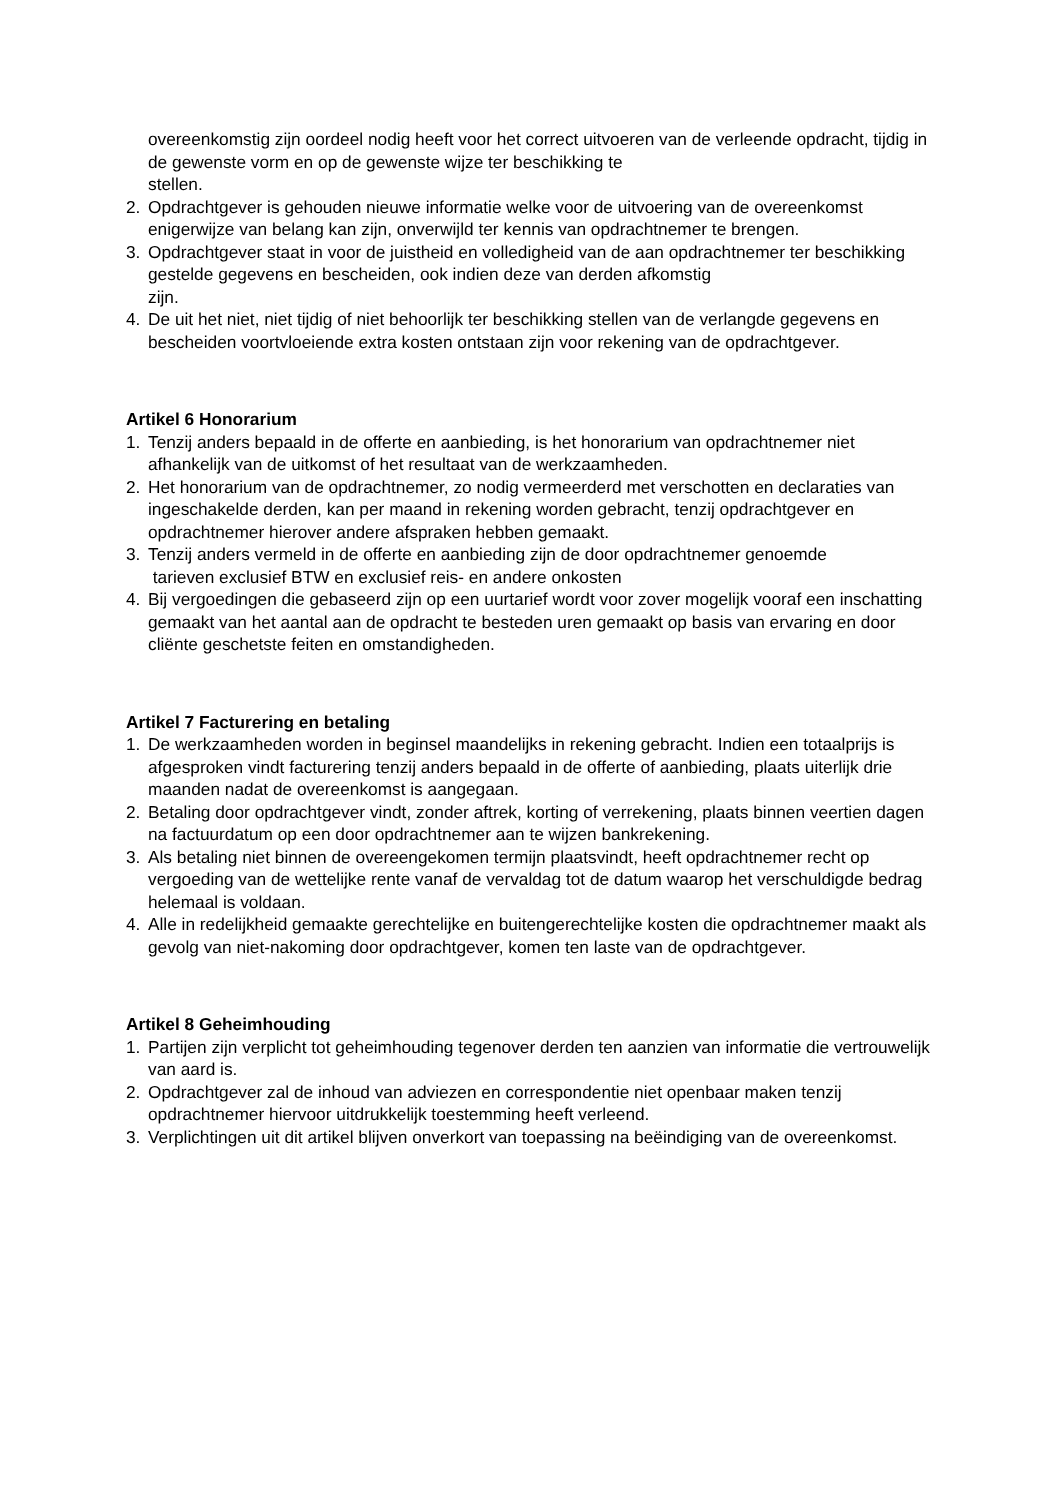overeenkomstig zijn oordeel nodig heeft voor het correct uitvoeren van de verleende opdracht, tijdig in de gewenste vorm en op de gewenste wijze ter beschikking te
stellen.
2. Opdrachtgever is gehouden nieuwe informatie welke voor de uitvoering van de overeenkomst enigerwijze van belang kan zijn, onverwijld ter kennis van opdrachtnemer te brengen.
3. Opdrachtgever staat in voor de juistheid en volledigheid van de aan opdrachtnemer ter beschikking gestelde gegevens en bescheiden, ook indien deze van derden afkomstig
zijn.
4. De uit het niet, niet tijdig of niet behoorlijk ter beschikking stellen van de verlangde gegevens en bescheiden voortvloeiende extra kosten ontstaan zijn voor rekening van de opdrachtgever.
Artikel 6 Honorarium
1. Tenzij anders bepaald in de offerte en aanbieding, is het honorarium van opdrachtnemer niet afhankelijk van de uitkomst of het resultaat van de werkzaamheden.
2. Het honorarium van de opdrachtnemer, zo nodig vermeerderd met verschotten en declaraties van ingeschakelde derden, kan per maand in rekening worden gebracht, tenzij opdrachtgever en opdrachtnemer hierover andere afspraken hebben gemaakt.
3. Tenzij anders vermeld in de offerte en aanbieding zijn de door opdrachtnemer genoemde
tarieven exclusief BTW en exclusief reis- en andere onkosten
4. Bij vergoedingen die gebaseerd zijn op een uurtarief wordt voor zover mogelijk vooraf een inschatting gemaakt van het aantal aan de opdracht te besteden uren gemaakt op basis van ervaring en door cliënte geschetste feiten en omstandigheden.
Artikel 7 Facturering en betaling
1. De werkzaamheden worden in beginsel maandelijks in rekening gebracht. Indien een totaalprijs is afgesproken vindt facturering tenzij anders bepaald in de offerte of aanbieding, plaats uiterlijk drie maanden nadat de overeenkomst is aangegaan.
2. Betaling door opdrachtgever vindt, zonder aftrek, korting of verrekening, plaats binnen veertien dagen na factuurdatum op een door opdrachtnemer aan te wijzen bankrekening.
3. Als betaling niet binnen de overeengekomen termijn plaatsvindt, heeft opdrachtnemer recht op vergoeding van de wettelijke rente vanaf de vervaldag tot de datum waarop het verschuldigde bedrag helemaal is voldaan.
4. Alle in redelijkheid gemaakte gerechtelijke en buitengerechtelijke kosten die opdrachtnemer maakt als gevolg van niet-nakoming door opdrachtgever, komen ten laste van de opdrachtgever.
Artikel 8 Geheimhouding
1. Partijen zijn verplicht tot geheimhouding tegenover derden ten aanzien van informatie die vertrouwelijk van aard is.
2. Opdrachtgever zal de inhoud van adviezen en correspondentie niet openbaar maken tenzij opdrachtnemer hiervoor uitdrukkelijk toestemming heeft verleend.
3. Verplichtingen uit dit artikel blijven onverkort van toepassing na beëindiging van de overeenkomst.